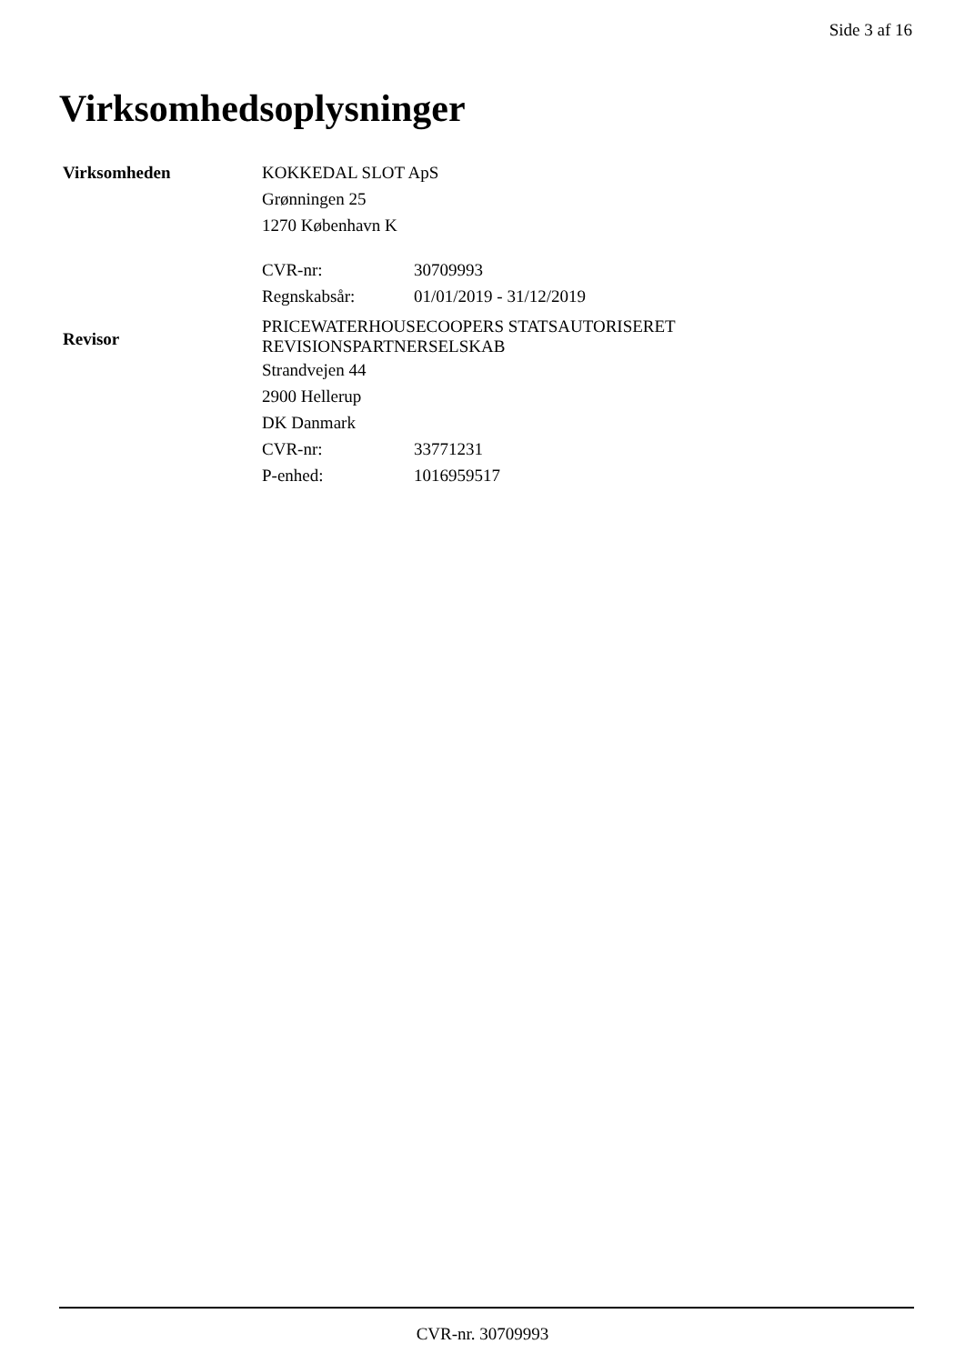Side 3 af 16
Virksomhedsoplysninger
Virksomheden
KOKKEDAL SLOT ApS
Grønningen 25
1270 København K
CVR-nr: 30709993
Regnskabsår: 01/01/2019 - 31/12/2019
Revisor
PRICEWATERHOUSECOOPERS STATSAUTORISERET
REVISIONSPARTNERSELSKAB
Strandvejen 44
2900 Hellerup
DK Danmark
CVR-nr: 33771231
P-enhed: 1016959517
CVR-nr. 30709993